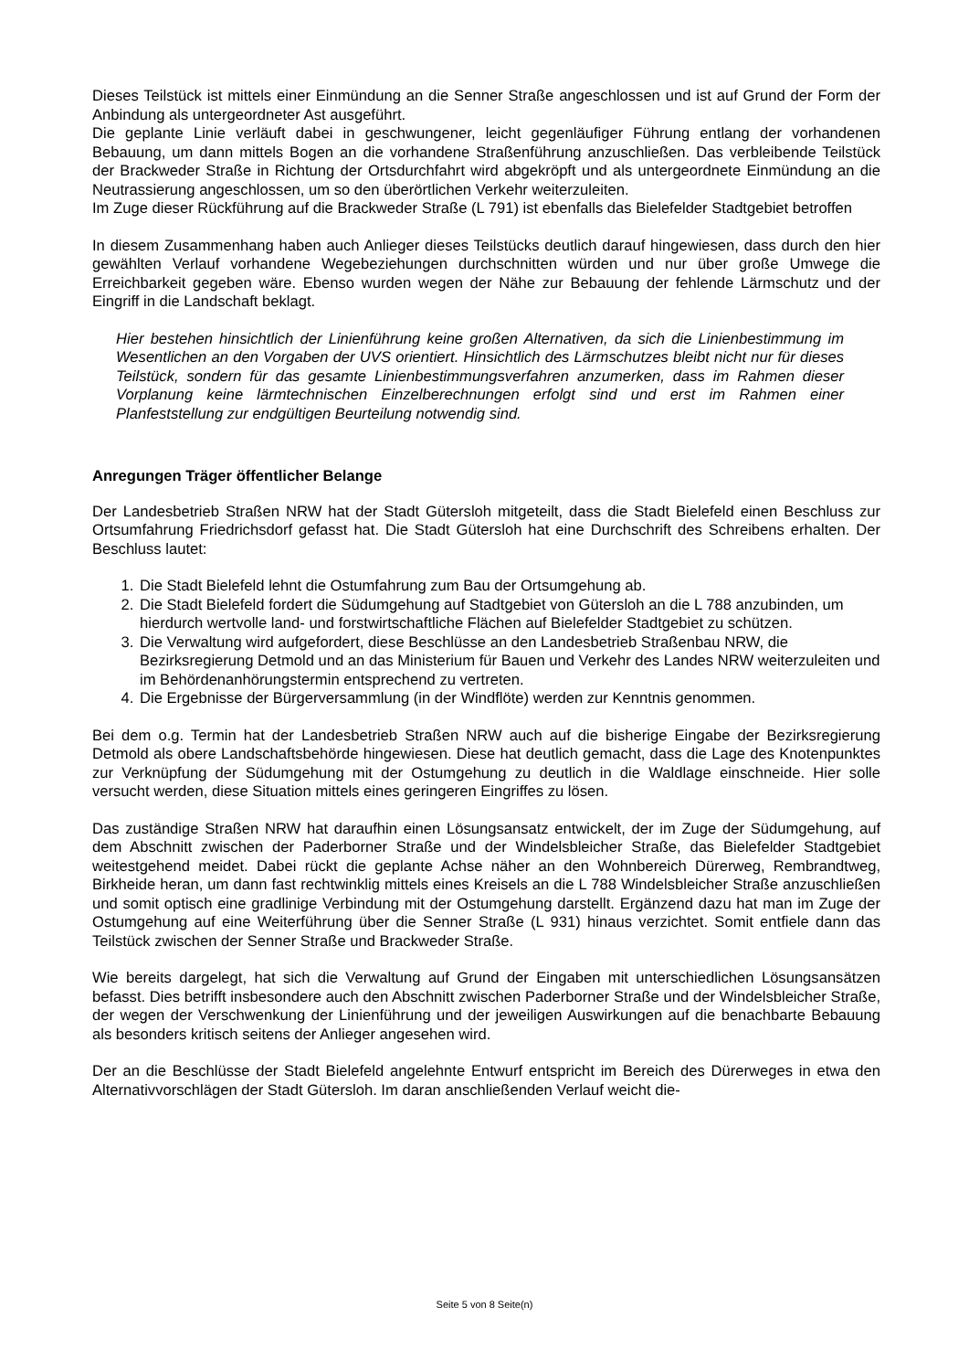Dieses Teilstück ist mittels einer Einmündung an die Senner Straße angeschlossen und ist auf Grund der Form der Anbindung als untergeordneter Ast ausgeführt.
Die geplante Linie verläuft dabei in geschwungener, leicht gegenläufiger Führung entlang der vorhandenen Bebauung, um dann mittels Bogen an die vorhandene Straßenführung anzuschließen. Das verbleibende Teilstück der Brackweder Straße in Richtung der Ortsdurchfahrt wird abgekröpft und als untergeordnete Einmündung an die Neutrassierung angeschlossen, um so den überörtlichen Verkehr weiterzuleiten.
Im Zuge dieser Rückführung auf die Brackweder Straße (L 791) ist ebenfalls das Bielefelder Stadtgebiet betroffen
In diesem Zusammenhang haben auch Anlieger dieses Teilstücks deutlich darauf hingewiesen, dass durch den hier gewählten Verlauf vorhandene Wegebeziehungen durchschnitten würden und nur über große Umwege die Erreichbarkeit gegeben wäre. Ebenso wurden wegen der Nähe zur Bebauung der fehlende Lärmschutz und der Eingriff in die Landschaft beklagt.
Hier bestehen hinsichtlich der Linienführung keine großen Alternativen, da sich die Linienbestimmung im Wesentlichen an den Vorgaben der UVS orientiert. Hinsichtlich des Lärmschutzes bleibt nicht nur für dieses Teilstück, sondern für das gesamte Linienbestimmungsverfahren anzumerken, dass im Rahmen dieser Vorplanung keine lärmtechnischen Einzelberechnungen erfolgt sind und erst im Rahmen einer Planfeststellung zur endgültigen Beurteilung notwendig sind.
Anregungen Träger öffentlicher Belange
Der Landesbetrieb Straßen NRW hat der Stadt Gütersloh mitgeteilt, dass die Stadt Bielefeld einen Beschluss zur Ortsumfahrung Friedrichsdorf gefasst hat. Die Stadt Gütersloh hat eine Durchschrift des Schreibens erhalten. Der Beschluss lautet:
1. Die Stadt Bielefeld lehnt die Ostumfahrung zum Bau der Ortsumgehung ab.
2. Die Stadt Bielefeld fordert die Südumgehung auf Stadtgebiet von Gütersloh an die L 788 anzubinden, um hierdurch wertvolle land- und forstwirtschaftliche Flächen auf Bielefelder Stadtgebiet zu schützen.
3. Die Verwaltung wird aufgefordert, diese Beschlüsse an den Landesbetrieb Straßenbau NRW, die Bezirksregierung Detmold und an das Ministerium für Bauen und Verkehr des Landes NRW weiterzuleiten und im Behördenanhörungstermin entsprechend zu vertreten.
4. Die Ergebnisse der Bürgerversammlung (in der Windflöte) werden zur Kenntnis genommen.
Bei dem o.g. Termin hat der Landesbetrieb Straßen NRW auch auf die bisherige Eingabe der Bezirksregierung Detmold als obere Landschaftsbehörde hingewiesen. Diese hat deutlich gemacht, dass die Lage des Knotenpunktes zur Verknüpfung der Südumgehung mit der Ostumgehung zu deutlich in die Waldlage einschneide. Hier solle versucht werden, diese Situation mittels eines geringeren Eingriffes zu lösen.
Das zuständige Straßen NRW hat daraufhin einen Lösungsansatz entwickelt, der im Zuge der Südumgehung, auf dem Abschnitt zwischen der Paderborner Straße und der Windelsbleicher Straße, das Bielefelder Stadtgebiet weitestgehend meidet. Dabei rückt die geplante Achse näher an den Wohnbereich Dürerweg, Rembrandtweg, Birkheide heran, um dann fast rechtwinklig mittels eines Kreisels an die L 788 Windelsbleicher Straße anzuschließen und somit optisch eine gradlinige Verbindung mit der Ostumgehung darstellt. Ergänzend dazu hat man im Zuge der Ostumgehung auf eine Weiterführung über die Senner Straße (L 931) hinaus verzichtet. Somit entfiele dann das Teilstück zwischen der Senner Straße und Brackweder Straße.
Wie bereits dargelegt, hat sich die Verwaltung auf Grund der Eingaben mit unterschiedlichen Lösungsansätzen befasst. Dies betrifft insbesondere auch den Abschnitt zwischen Paderborner Straße und der Windelsbleicher Straße, der wegen der Verschwenkung der Linienführung und der jeweiligen Auswirkungen auf die benachbarte Bebauung als besonders kritisch seitens der Anlieger angesehen wird.
Der an die Beschlüsse der Stadt Bielefeld angelehnte Entwurf entspricht im Bereich des Dürerweges in etwa den Alternativvorschlägen der Stadt Gütersloh. Im daran anschließenden Verlauf weicht die-
Seite 5 von 8 Seite(n)